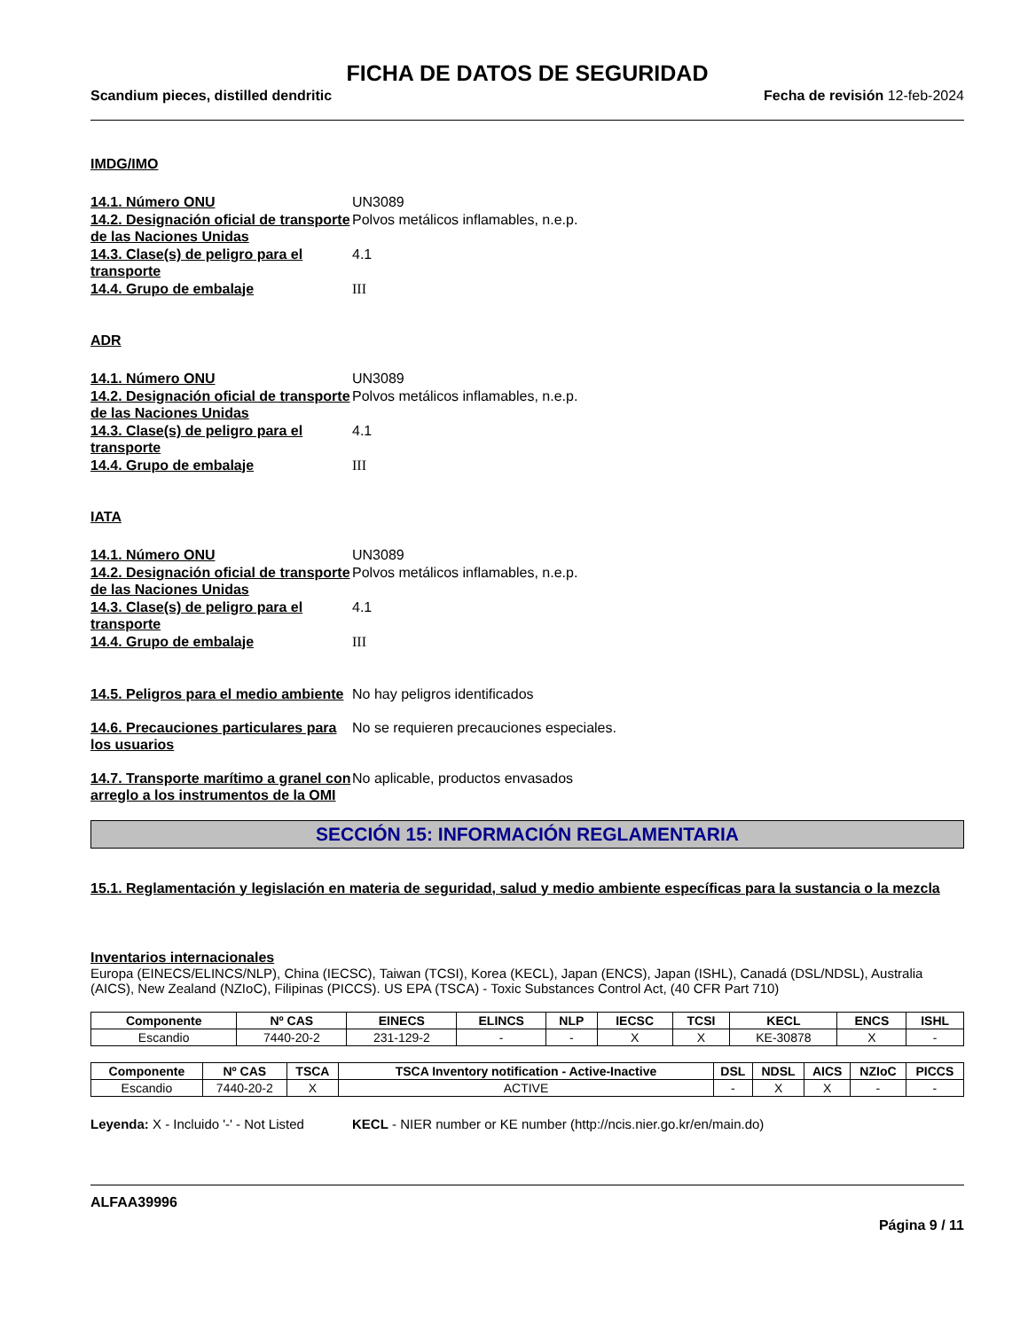FICHA DE DATOS DE SEGURIDAD
Scandium pieces, distilled dendritic Fecha de revisión 12-feb-2024
IMDG/IMO
14.1. Número ONU UN3089
14.2. Designación oficial de transporte de las Naciones Unidas
Polvos metálicos inflamables, n.e.p.
14.3. Clase(s) de peligro para el transporte
4.1
14.4. Grupo de embalaje III
ADR
14.1. Número ONU UN3089
14.2. Designación oficial de transporte de las Naciones Unidas
Polvos metálicos inflamables, n.e.p.
14.3. Clase(s) de peligro para el transporte
4.1
14.4. Grupo de embalaje III
IATA
14.1. Número ONU UN3089
14.2. Designación oficial de transporte de las Naciones Unidas
Polvos metálicos inflamables, n.e.p.
14.3. Clase(s) de peligro para el transporte
4.1
14.4. Grupo de embalaje III
14.5. Peligros para el medio ambiente
No hay peligros identificados
14.6. Precauciones particulares para los usuarios
No se requieren precauciones especiales.
14.7. Transporte marítimo a granel con arreglo a los instrumentos de la OMI
No aplicable, productos envasados
SECCIÓN 15: INFORMACIÓN REGLAMENTARIA
15.1. Reglamentación y legislación en materia de seguridad, salud y medio ambiente específicas para la sustancia o la mezcla
Inventarios internacionales
Europa (EINECS/ELINCS/NLP), China (IECSC), Taiwan (TCSI), Korea (KECL), Japan (ENCS), Japan (ISHL), Canadá (DSL/NDSL), Australia (AICS), New Zealand (NZIoC), Filipinas (PICCS). US EPA (TSCA) - Toxic Substances Control Act, (40 CFR Part 710)
| Componente | Nº CAS | EINECS | ELINCS | NLP | IECSC | TCSI | KECL | ENCS | ISHL |
| --- | --- | --- | --- | --- | --- | --- | --- | --- | --- |
| Escandio | 7440-20-2 | 231-129-2 | - | - | X | X | KE-30878 | X | - |
| Componente | Nº CAS | TSCA | TSCA Inventory notification - Active-Inactive | DSL | NDSL | AICS | NZIoC | PICCS |
| --- | --- | --- | --- | --- | --- | --- | --- | --- |
| Escandio | 7440-20-2 | X | ACTIVE | - | X | X | - | - |
Leyenda: X - Incluido '-' - Not Listed
KECL - NIER number or KE number (http://ncis.nier.go.kr/en/main.do)
ALFAA39996
Página 9 / 11